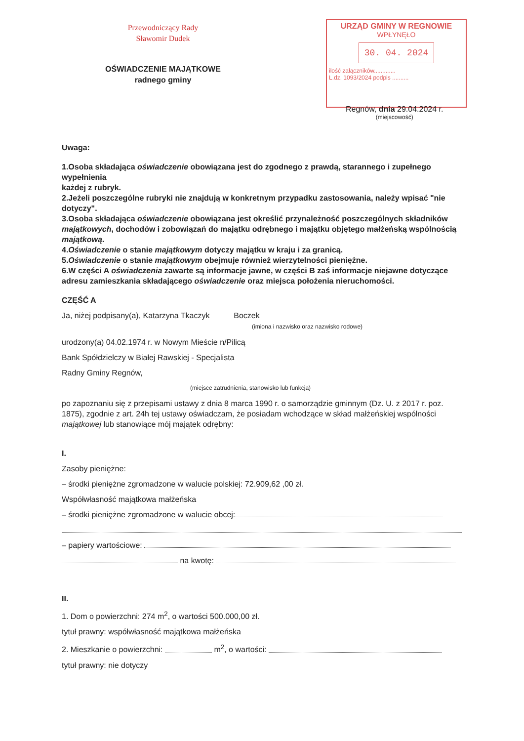Przewodniczący Rady
Sławomir Dudek
OŚWIADCZENIE MAJĄTKOWE
radnego gminy
URZĄD GMINY W REGNOWIE
WPŁYNĘŁO
30. 04. 2024
ilość załączników.............
L.dz. 1093/2024 podpis ..........
Regnów, dnia 29.04.2024 r.
(miejscowość)
Uwaga:
1.Osoba składająca oświadczenie obowiązana jest do zgodnego z prawdą, starannego i zupełnego wypełnienia
każdej z rubryk.
2.Jeżeli poszczególne rubryki nie znajdują w konkretnym przypadku zastosowania, należy wpisać "nie dotyczy".
3.Osoba składająca oświadczenie obowiązana jest określić przynależność poszczególnych składników majątkowych, dochodów i zobowiązań do majątku odrębnego i majątku objętego małżeńską wspólnością majątkową.
4.Oświadczenie o stanie majątkowym dotyczy majątku w kraju i za granicą.
5.Oświadczenie o stanie majątkowym obejmuje również wierzytelności pieniężne.
6.W części A oświadczenia zawarte są informacje jawne, w części B zaś informacje niejawne dotyczące adresu zamieszkania składającego oświadczenie oraz miejsca położenia nieruchomości.
CZĘŚĆ A
Ja, niżej podpisany(a), Katarzyna Tkaczyk Boczek
(imiona i nazwisko oraz nazwisko rodowe)
urodzony(a) 04.02.1974 r. w Nowym Mieście n/Pilicą
Bank Spółdzielczy w Białej Rawskiej - Specjalista
Radny Gminy Regnów,
(miejsce zatrudnienia, stanowisko lub funkcja)
po zapoznaniu się z przepisami ustawy z dnia 8 marca 1990 r. o samorządzie gminnym (Dz. U. z 2017 r. poz. 1875), zgodnie z art. 24h tej ustawy oświadczam, że posiadam wchodzące w skład małżeńskiej wspólności majątkowej lub stanowiące mój majątek odrębny:
I.
Zasoby pieniężne:
– środki pieniężne zgromadzone w walucie polskiej: 72.909,62 ,00 zł.
Współwłasność majątkowa małżeńska
– środki pieniężne zgromadzone w walucie obcej:
– papiery wartościowe:
na kwotę:
II.
1. Dom o powierzchni: 274 m<sup>2</sup>, o wartości 500.000,00 zł.
tytuł prawny: współwłasność majątkowa małżeńska
2. Mieszkanie o powierzchni: m<sup>2</sup>, o wartości:
tytuł prawny: nie dotyczy